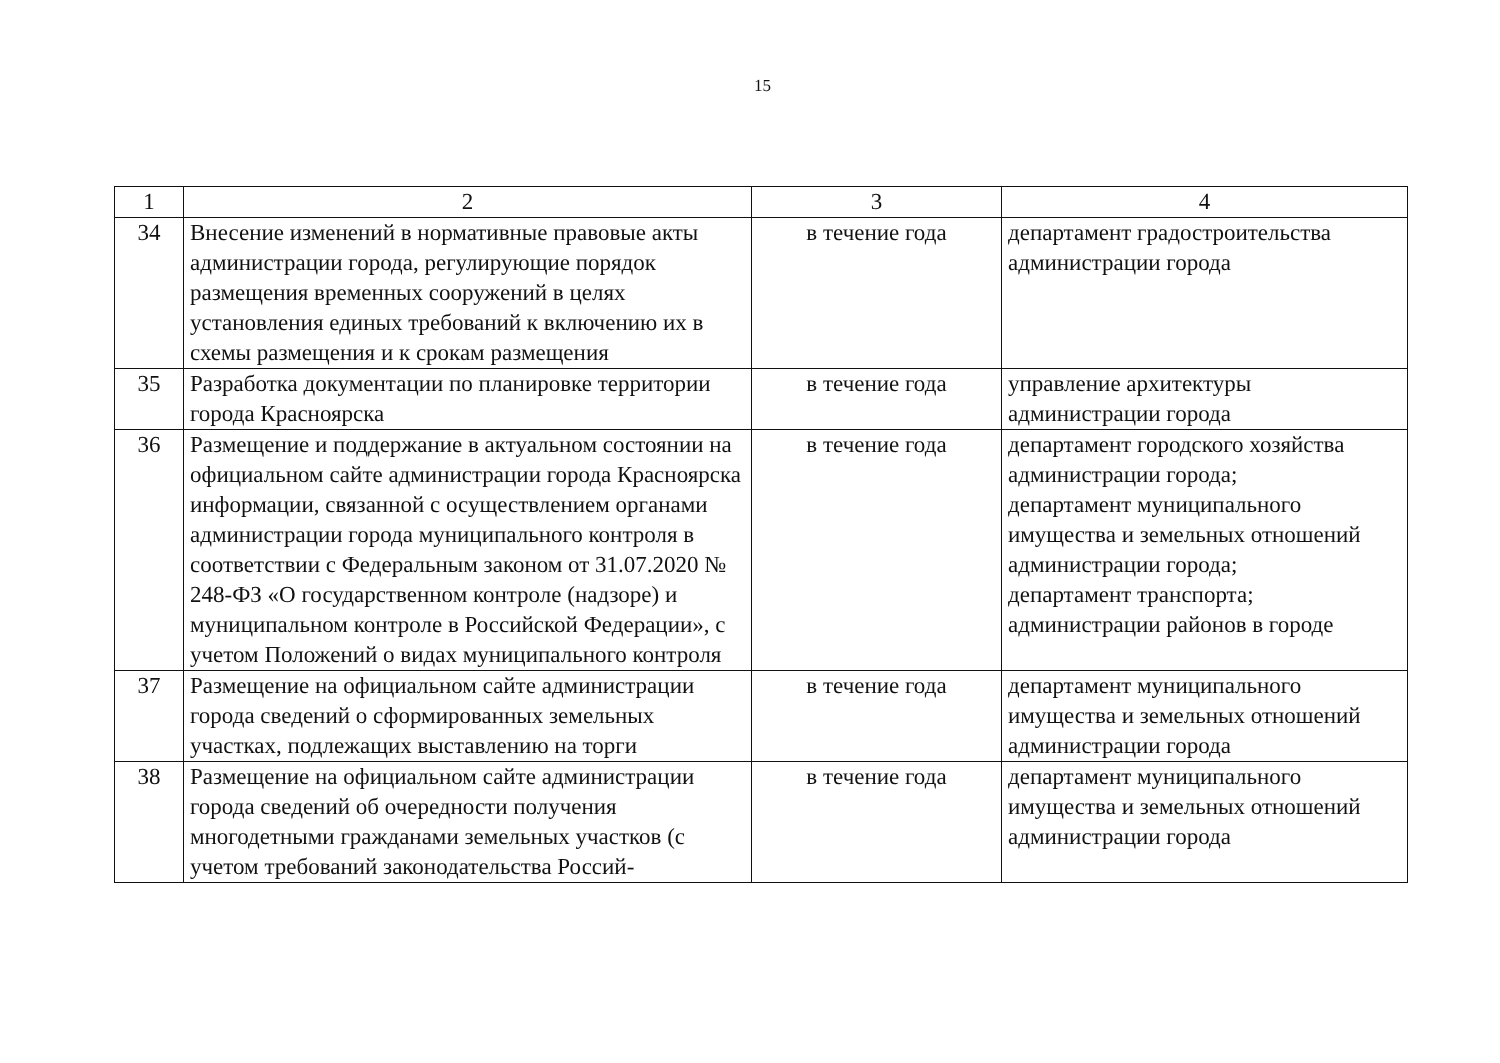15
| 1 | 2 | 3 | 4 |
| 34 | Внесение изменений в нормативные правовые акты администрации города, регулирующие порядок размещения временных сооружений в целях установления единых требований к включению их в схемы размещения и к срокам размещения | в течение года | департамент градостроительства администрации города |
| 35 | Разработка документации по планировке территории города Красноярска | в течение года | управление архитектуры администрации города |
| 36 | Размещение и поддержание в актуальном состоянии на официальном сайте администрации города Красноярска информации, связанной с осуществлением органами администрации города муниципального контроля в соответствии с Федеральным законом от 31.07.2020 № 248-ФЗ «О государственном контроле (надзоре) и муниципальном контроле в Российской Федерации», с учетом Положений о видах муниципального контроля | в течение года | департамент городского хозяйства администрации города; департамент муниципального имущества и земельных отношений администрации города; департамент транспорта; администрации районов в городе |
| 37 | Размещение на официальном сайте администрации города сведений о сформированных земельных участках, подлежащих выставлению на торги | в течение года | департамент муниципального имущества и земельных отношений администрации города |
| 38 | Размещение на официальном сайте администрации города сведений об очередности получения многодетными гражданами земельных участков (с учетом требований законодательства Россий- | в течение года | департамент муниципального имущества и земельных отношений администрации города |